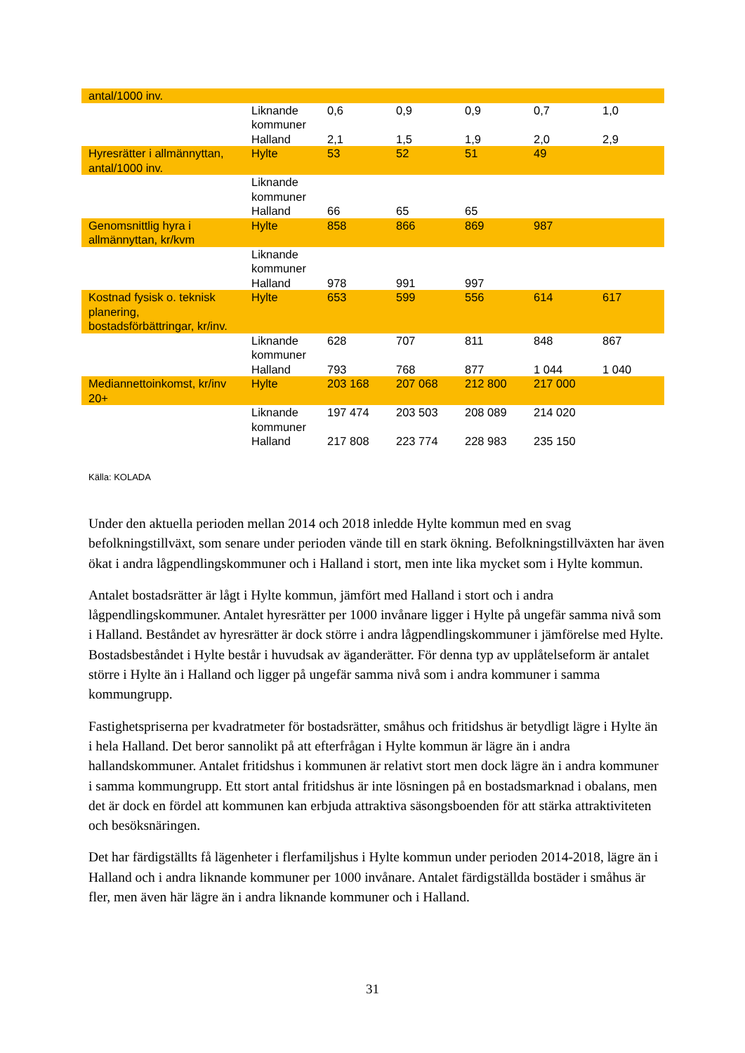| antal/1000 inv. | | | | | | |
| | Liknande kommuner | 0,6 | 0,9 | 0,9 | 0,7 | 1,0 |
| | Halland | 2,1 | 1,5 | 1,9 | 2,0 | 2,9 |
| Hyresrätter i allmännyttan, antal/1000 inv. | Hylte | 53 | 52 | 51 | 49 | |
| | Liknande kommuner | | | | | |
| | Halland | 66 | 65 | 65 | | |
| Genomsnittlig hyra i allmännyttan, kr/kvm | Hylte | 858 | 866 | 869 | 987 | |
| | Liknande kommuner | | | | | |
| | Halland | 978 | 991 | 997 | | |
| Kostnad fysisk o. teknisk planering, bostadsförbättringar, kr/inv. | Hylte | 653 | 599 | 556 | 614 | 617 |
| | Liknande kommuner | 628 | 707 | 811 | 848 | 867 |
| | Halland | 793 | 768 | 877 | 1 044 | 1 040 |
| Mediannettoinkomst, kr/inv 20+ | Hylte | 203 168 | 207 068 | 212 800 | 217 000 | |
| | Liknande kommuner | 197 474 | 203 503 | 208 089 | 214 020 | |
| | Halland | 217 808 | 223 774 | 228 983 | 235 150 | |
Källa: KOLADA
Under den aktuella perioden mellan 2014 och 2018 inledde Hylte kommun med en svag befolkningstillväxt, som senare under perioden vände till en stark ökning. Befolkningstillväxten har även ökat i andra lågpendlingskommuner och i Halland i stort, men inte lika mycket som i Hylte kommun.
Antalet bostadsrätter är lågt i Hylte kommun, jämfört med Halland i stort och i andra lågpendlingskommuner. Antalet hyresrätter per 1000 invånare ligger i Hylte på ungefär samma nivå som i Halland. Beståndet av hyresrätter är dock större i andra lågpendlingskommuner i jämförelse med Hylte. Bostadsbeståndet i Hylte består i huvudsak av äganderätter. För denna typ av upplåtelseform är antalet större i Hylte än i Halland och ligger på ungefär samma nivå som i andra kommuner i samma kommungrupp.
Fastighetspriserna per kvadratmeter för bostadsrätter, småhus och fritidshus är betydligt lägre i Hylte än i hela Halland. Det beror sannolikt på att efterfrågan i Hylte kommun är lägre än i andra hallandskommuner. Antalet fritidshus i kommunen är relativt stort men dock lägre än i andra kommuner i samma kommungrupp. Ett stort antal fritidshus är inte lösningen på en bostadsmarknad i obalans, men det är dock en fördel att kommunen kan erbjuda attraktiva säsongsboenden för att stärka attraktiviteten och besöksnäringen.
Det har färdigställts få lägenheter i flerfamiljshus i Hylte kommun under perioden 2014-2018, lägre än i Halland och i andra liknande kommuner per 1000 invånare. Antalet färdigställda bostäder i småhus är fler, men även här lägre än i andra liknande kommuner och i Halland.
31